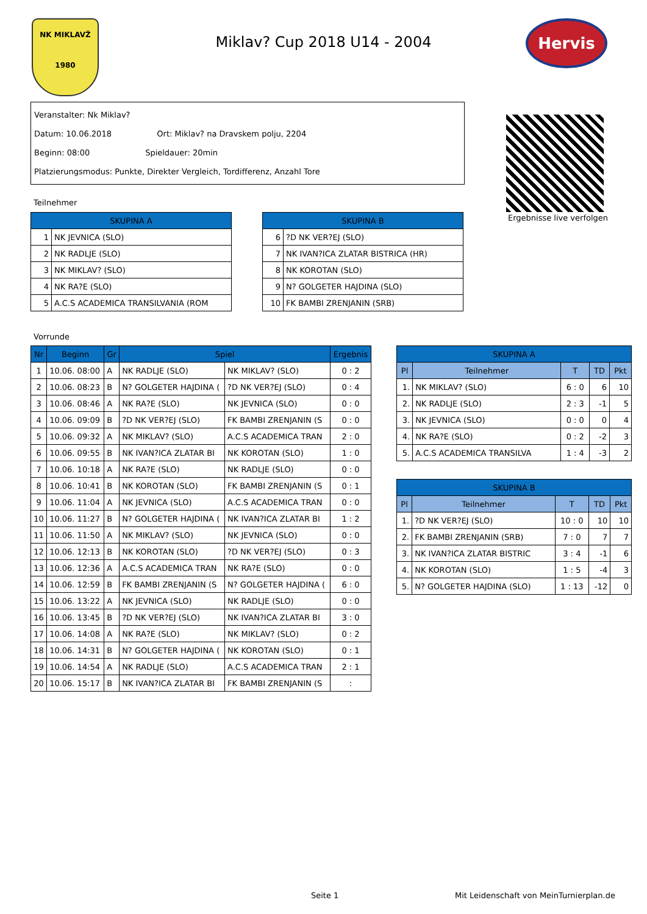NK MIKLAVŽ
1980
Miklav? Cup 2018 U14 - 2004
Hervis
Veranstalter: Nk Miklav?
Datum: 10.06.2018 Ort: Miklav? na Dravskem polju, 2204
Beginn: 08:00 Spieldauer: 20min
Platzierungsmodus: Punkte, Direkter Vergleich, Tordifferenz, Anzahl Tore
Ergebnisse live verfolgen
Teilnehmer
| SKUPINA A | |
| --- | --- |
| 1 | NK JEVNICA (SLO) |
| 2 | NK RADLJE (SLO) |
| 3 | NK MIKLAV? (SLO) |
| 4 | NK RA?E (SLO) |
| 5 | A.C.S ACADEMICA TRANSILVANIA (ROM |
| SKUPINA B | |
| --- | --- |
| 6 | ?D NK VER?EJ (SLO) |
| 7 | NK IVAN?ICA ZLATAR BISTRICA (HR) |
| 8 | NK KOROTAN (SLO) |
| 9 | N? GOLGETER HAJDINA (SLO) |
| 10 | FK BAMBI ZRENJANIN (SRB) |
Vorrunde
| Nr | Beginn | Gr | Spiel | | Ergebnis |
| --- | --- | --- | --- | --- | --- |
| 1 | 10.06. 08:00 | A | NK RADLJE (SLO) | NK MIKLAV? (SLO) | 0 : 2 |
| 2 | 10.06. 08:23 | B | N? GOLGETER HAJDINA ( | ?D NK VER?EJ (SLO) | 0 : 4 |
| 3 | 10.06. 08:46 | A | NK RA?E (SLO) | NK JEVNICA (SLO) | 0 : 0 |
| 4 | 10.06. 09:09 | B | ?D NK VER?EJ (SLO) | FK BAMBI ZRENJANIN (S | 0 : 0 |
| 5 | 10.06. 09:32 | A | NK MIKLAV? (SLO) | A.C.S ACADEMICA TRAN | 2 : 0 |
| 6 | 10.06. 09:55 | B | NK IVAN?ICA ZLATAR BI | NK KOROTAN (SLO) | 1 : 0 |
| 7 | 10.06. 10:18 | A | NK RA?E (SLO) | NK RADLJE (SLO) | 0 : 0 |
| 8 | 10.06. 10:41 | B | NK KOROTAN (SLO) | FK BAMBI ZRENJANIN (S | 0 : 1 |
| 9 | 10.06. 11:04 | A | NK JEVNICA (SLO) | A.C.S ACADEMICA TRAN | 0 : 0 |
| 10 | 10.06. 11:27 | B | N? GOLGETER HAJDINA ( | NK IVAN?ICA ZLATAR BI | 1 : 2 |
| 11 | 10.06. 11:50 | A | NK MIKLAV? (SLO) | NK JEVNICA (SLO) | 0 : 0 |
| 12 | 10.06. 12:13 | B | NK KOROTAN (SLO) | ?D NK VER?EJ (SLO) | 0 : 3 |
| 13 | 10.06. 12:36 | A | A.C.S ACADEMICA TRAN | NK RA?E (SLO) | 0 : 0 |
| 14 | 10.06. 12:59 | B | FK BAMBI ZRENJANIN (S | N? GOLGETER HAJDINA ( | 6 : 0 |
| 15 | 10.06. 13:22 | A | NK JEVNICA (SLO) | NK RADLJE (SLO) | 0 : 0 |
| 16 | 10.06. 13:45 | B | ?D NK VER?EJ (SLO) | NK IVAN?ICA ZLATAR BI | 3 : 0 |
| 17 | 10.06. 14:08 | A | NK RA?E (SLO) | NK MIKLAV? (SLO) | 0 : 2 |
| 18 | 10.06. 14:31 | B | N? GOLGETER HAJDINA ( | NK KOROTAN (SLO) | 0 : 1 |
| 19 | 10.06. 14:54 | A | NK RADLJE (SLO) | A.C.S ACADEMICA TRAN | 2 : 1 |
| 20 | 10.06. 15:17 | B | NK IVAN?ICA ZLATAR BI | FK BAMBI ZRENJANIN (S | : |
| SKUPINA A | | | | |
| --- | --- | --- | --- | --- |
| Pl | Teilnehmer | T | TD | Pkt |
| 1. | NK MIKLAV? (SLO) | 6 : 0 | 6 | 10 |
| 2. | NK RADLJE (SLO) | 2 : 3 | -1 | 5 |
| 3. | NK JEVNICA (SLO) | 0 : 0 | 0 | 4 |
| 4. | NK RA?E (SLO) | 0 : 2 | -2 | 3 |
| 5. | A.C.S ACADEMICA TRANSILVA | 1 : 4 | -3 | 2 |
| SKUPINA B | | | | |
| --- | --- | --- | --- | --- |
| Pl | Teilnehmer | T | TD | Pkt |
| 1. | ?D NK VER?EJ (SLO) | 10 : 0 | 10 | 10 |
| 2. | FK BAMBI ZRENJANIN (SRB) | 7 : 0 | 7 | 7 |
| 3. | NK IVAN?ICA ZLATAR BISTRIC | 3 : 4 | -1 | 6 |
| 4. | NK KOROTAN (SLO) | 1 : 5 | -4 | 3 |
| 5. | N? GOLGETER HAJDINA (SLO) | 1 : 13 | -12 | 0 |
Seite 1
Mit Leidenschaft von MeinTurnierplan.de